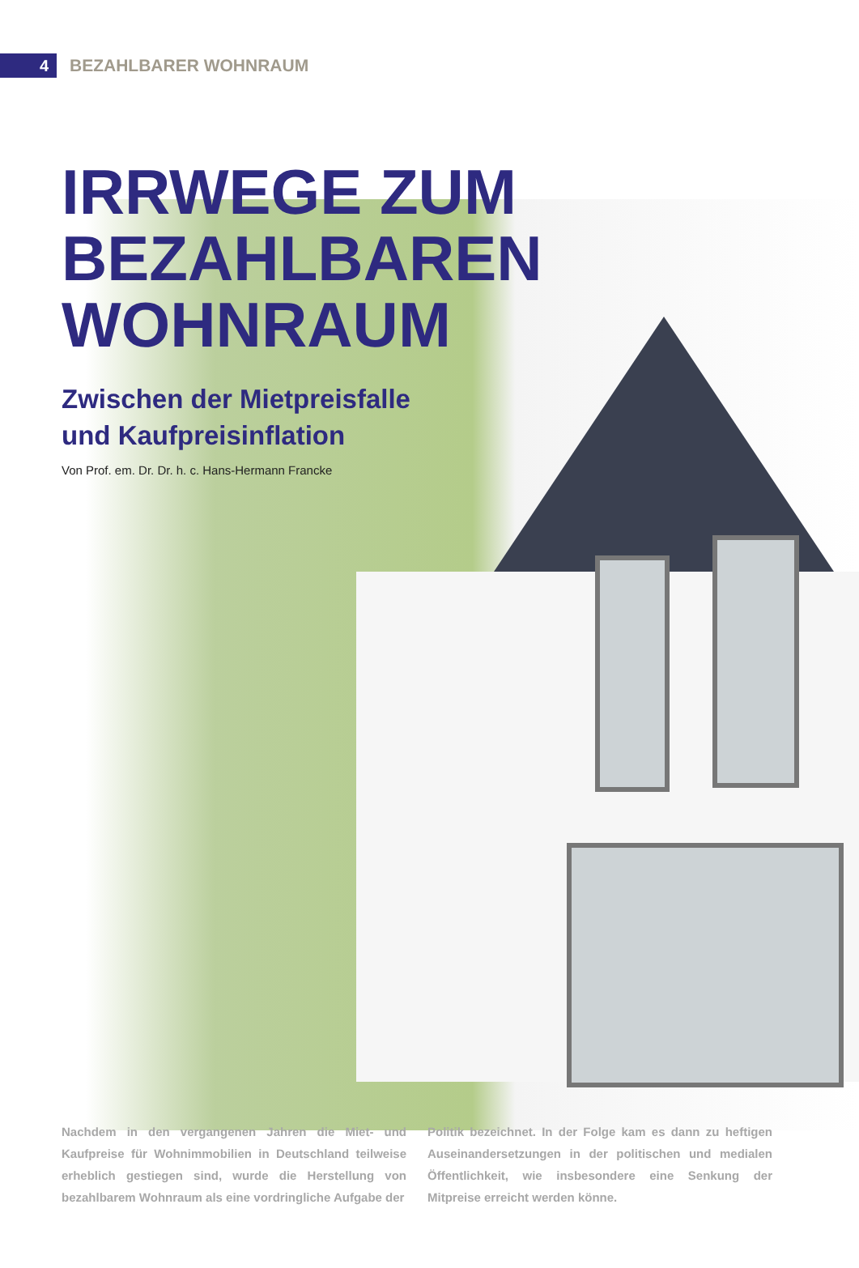4
BEZAHLBARER WOHNRAUM
IRRWEGE ZUM
BEZAHLBAREN
WOHNRAUM
Zwischen der Mietpreisfalle
und Kaufpreisinflation
Von Prof. em. Dr. Dr. h. c. Hans-Hermann Francke
Nachdem in den vergangenen Jahren die Miet- und Kaufpreise für Wohnimmobilien in Deutschland teilweise erheblich gestiegen sind, wurde die Herstellung von bezahlbarem Wohnraum als eine vordringliche Aufgabe der
Politik bezeichnet. In der Folge kam es dann zu heftigen Auseinandersetzungen in der politischen und medialen Öffentlichkeit, wie insbesondere eine Senkung der Mitpreise erreicht werden könne.